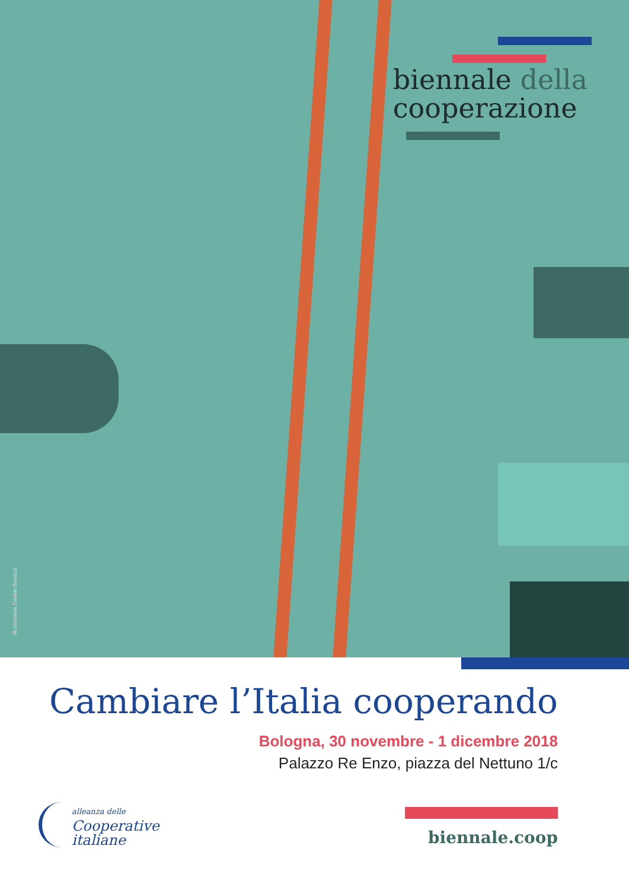biennale della
cooperazione
Illustrazione Davide Bonazzi
Cambiare l’Italia cooperando
Bologna, 30 novembre - 1 dicembre 2018
Palazzo Re Enzo, piazza del Nettuno 1/c
alleanza delle
Cooperative
italiane
biennale.coop